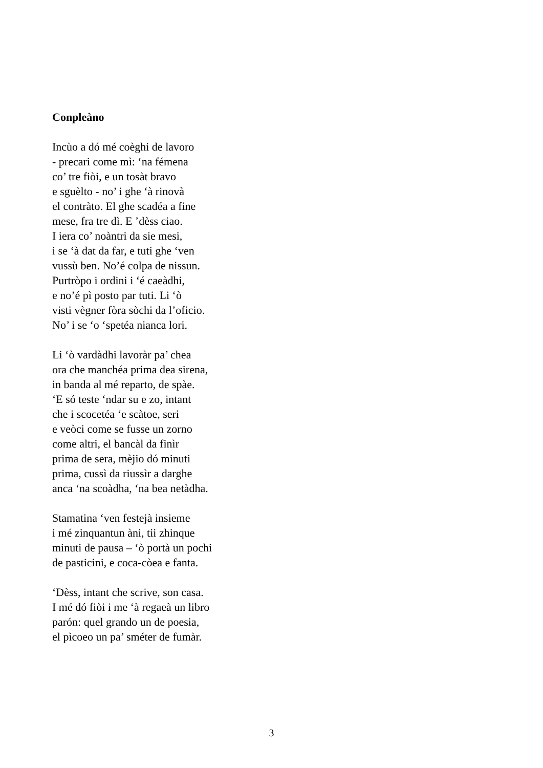Conpleàno
Incùo a dó mé coèghi de lavoro
- precari come mì: ‘na fémena
co’ tre fiòi, e un tosàt bravo
e sguèlto - no’ i ghe ‘à rinovà
el contràto. El ghe scadéa a fine
mese, fra tre dì. E ’dèss ciao.
I iera co’ noàntri da sie mesi,
i se ‘à dat da far, e tuti ghe ‘ven
vussù ben. No’é colpa de nissun.
Purtròpo i ordini i ‘é caeàdhi,
e no’é pì posto par tuti. Li ‘ò
visti vègner fòra sòchi da l’oficio.
No’ i se ‘o ‘spetéa nianca lori.
Li ‘ò vardàdhi lavoràr pa’ chea
ora che manchéa prima dea sirena,
in banda al mé reparto, de spàe.
‘E só teste ‘ndar su e zo, intant
che i scocetéa ‘e scàtoe, seri
e veòci come se fusse un zorno
come altri, el bancàl da finìr
prima de sera, mèjio dó minuti
prima, cussì da riussìr a darghe
anca ‘na scoàdha, ‘na bea netàdha.
Stamatina ‘ven festejà insieme
i mé zinquantun àni, tii zhinque
minuti de pausa – ‘ò portà un pochi
de pasticini, e coca-còea e fanta.
‘Dèss, intant che scrive, son casa.
I mé dó fiòi i me ‘à regaeà un libro
parón: quel grando un de poesia,
el pìcoeo un pa’ sméter de fumàr.
3